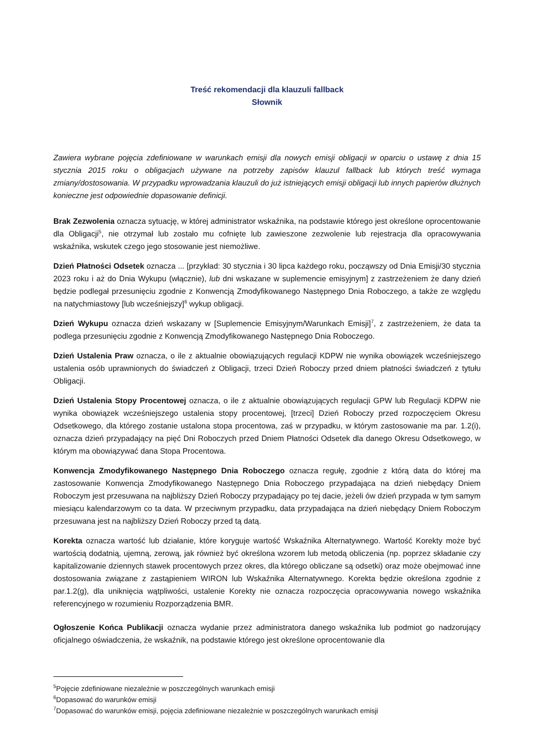Treść rekomendacji dla klauzuli fallback
Słownik
Zawiera wybrane pojęcia zdefiniowane w warunkach emisji dla nowych emisji obligacji w oparciu o ustawę z dnia 15 stycznia 2015 roku o obligacjach używane na potrzeby zapisów klauzul fallback lub których treść wymaga zmiany/dostosowania. W przypadku wprowadzania klauzuli do już istniejących emisji obligacji lub innych papierów dłużnych konieczne jest odpowiednie dopasowanie definicji.
Brak Zezwolenia oznacza sytuację, w której administrator wskaźnika, na podstawie którego jest określone oprocentowanie dla Obligacji<sup>5</sup>, nie otrzymał lub zostało mu cofnięte lub zawieszone zezwolenie lub rejestracja dla opracowywania wskaźnika, wskutek czego jego stosowanie jest niemożliwe.
Dzień Płatności Odsetek oznacza ... [przykład: 30 stycznia i 30 lipca każdego roku, począwszy od Dnia Emisji/30 stycznia 2023 roku i aż do Dnia Wykupu (włącznie), lub dni wskazane w suplemencie emisyjnym] z zastrzeżeniem że dany dzień będzie podlegał przesunięciu zgodnie z Konwencją Zmodyfikowanego Następnego Dnia Roboczego, a także ze względu na natychmiastowy [lub wcześniejszy]<sup>6</sup> wykup obligacji.
Dzień Wykupu oznacza dzień wskazany w [Suplemencie Emisyjnym/Warunkach Emisji]<sup>7</sup>, z zastrzeżeniem, że data ta podlega przesunięciu zgodnie z Konwencją Zmodyfikowanego Następnego Dnia Roboczego.
Dzień Ustalenia Praw oznacza, o ile z aktualnie obowiązujących regulacji KDPW nie wynika obowiązek wcześniejszego ustalenia osób uprawnionych do świadczeń z Obligacji, trzeci Dzień Roboczy przed dniem płatności świadczeń z tytułu Obligacji.
Dzień Ustalenia Stopy Procentowej oznacza, o ile z aktualnie obowiązujących regulacji GPW lub Regulacji KDPW nie wynika obowiązek wcześniejszego ustalenia stopy procentowej, [trzeci] Dzień Roboczy przed rozpoczęciem Okresu Odsetkowego, dla którego zostanie ustalona stopa procentowa, zaś w przypadku, w którym zastosowanie ma par. 1.2(i), oznacza dzień przypadający na pięć Dni Roboczych przed Dniem Płatności Odsetek dla danego Okresu Odsetkowego, w którym ma obowiązywać dana Stopa Procentowa.
Konwencja Zmodyfikowanego Następnego Dnia Roboczego oznacza regułę, zgodnie z którą data do której ma zastosowanie Konwencja Zmodyfikowanego Następnego Dnia Roboczego przypadająca na dzień niebędący Dniem Roboczym jest przesuwana na najbliższy Dzień Roboczy przypadający po tej dacie, jeżeli ów dzień przypada w tym samym miesiącu kalendarzowym co ta data. W przeciwnym przypadku, data przypadająca na dzień niebędący Dniem Roboczym przesuwana jest na najbliższy Dzień Roboczy przed tą datą.
Korekta oznacza wartość lub działanie, które koryguje wartość Wskaźnika Alternatywnego. Wartość Korekty może być wartością dodatnią, ujemną, zerową, jak również być określona wzorem lub metodą obliczenia (np. poprzez składanie czy kapitalizowanie dziennych stawek procentowych przez okres, dla którego obliczane są odsetki) oraz może obejmować inne dostosowania związane z zastąpieniem WIRON lub Wskaźnika Alternatywnego. Korekta będzie określona zgodnie z par.1.2(g), dla uniknięcia wątpliwości, ustalenie Korekty nie oznacza rozpoczęcia opracowywania nowego wskaźnika referencyjnego w rozumieniu Rozporządzenia BMR.
Ogłoszenie Końca Publikacji oznacza wydanie przez administratora danego wskaźnika lub podmiot go nadzorujący oficjalnego oświadczenia, że wskaźnik, na podstawie którego jest określone oprocentowanie dla
<sup>5</sup> Pojęcie zdefiniowane niezależnie w poszczególnych warunkach emisji
<sup>6</sup> Dopasować do warunków emisji
<sup>7</sup> Dopasować do warunków emisji, pojęcia zdefiniowane niezależnie w poszczególnych warunkach emisji